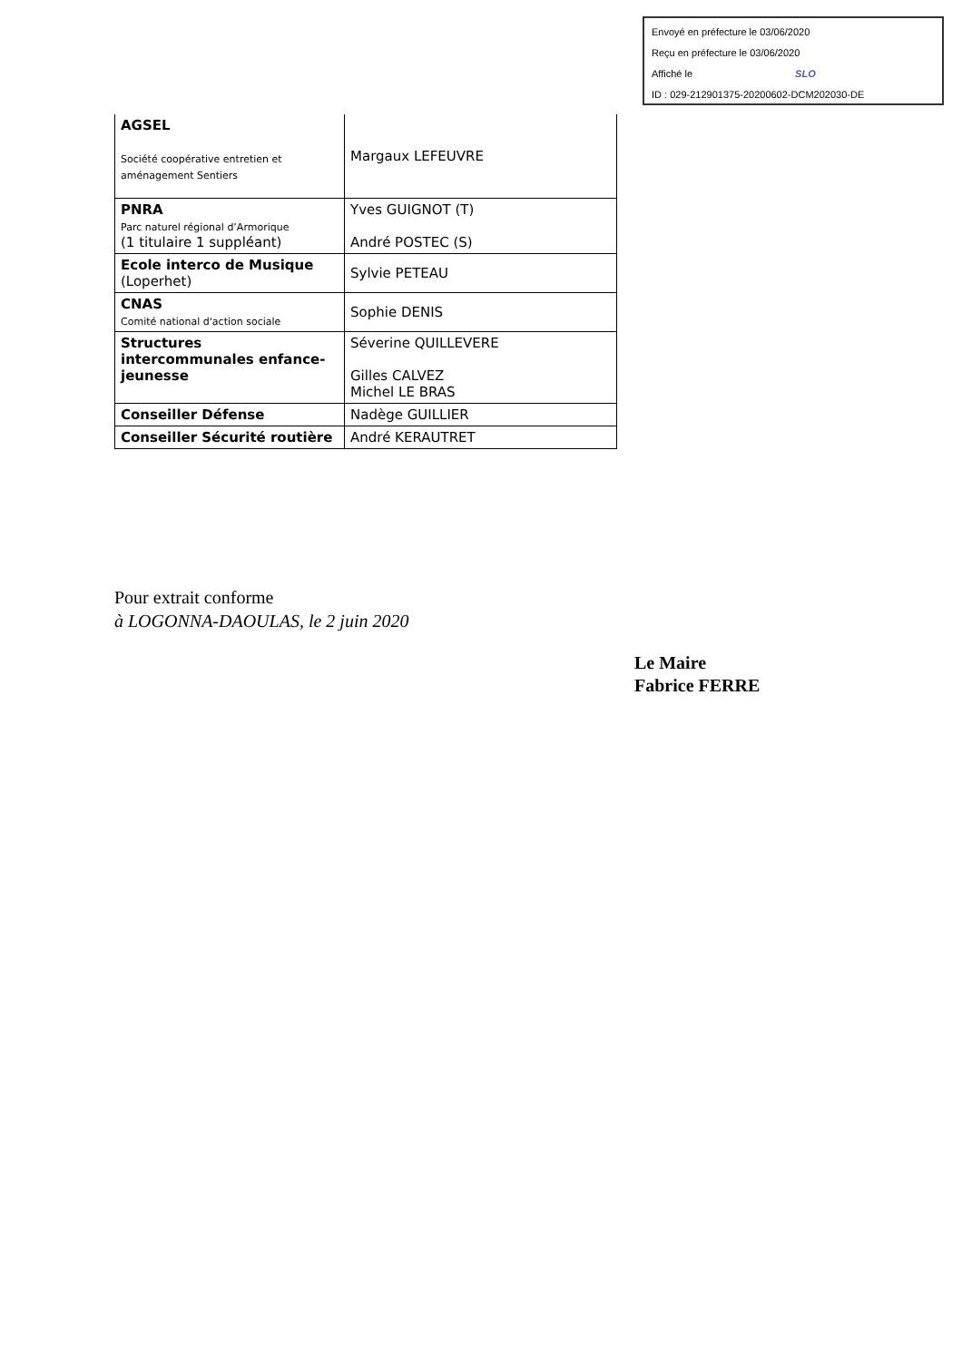Envoyé en préfecture le 03/06/2020
Reçu en préfecture le 03/06/2020
Affiché le SLO
ID : 029-212901375-20200602-DCM202030-DE
| AGSEL Société coopérative entretien et aménagement Sentiers | Margaux LEFEUVRE |
| PNRA Parc naturel régional d’Armorique (1 titulaire 1 suppléant) | Yves GUIGNOT (T) André POSTEC (S) |
| Ecole interco de Musique (Loperhet) | Sylvie PETEAU |
| CNAS Comité national d'action sociale | Sophie DENIS |
| Structures intercommunales enfance-jeunesse | Séverine QUILLEVERE Gilles CALVEZ Michel LE BRAS |
| Conseiller Défense | Nadège GUILLIER |
| Conseiller Sécurité routière | André KERAUTRET |
Pour extrait conforme
à LOGONNA-DAOULAS, le 2 juin 2020
Le Maire
Fabrice FERRE